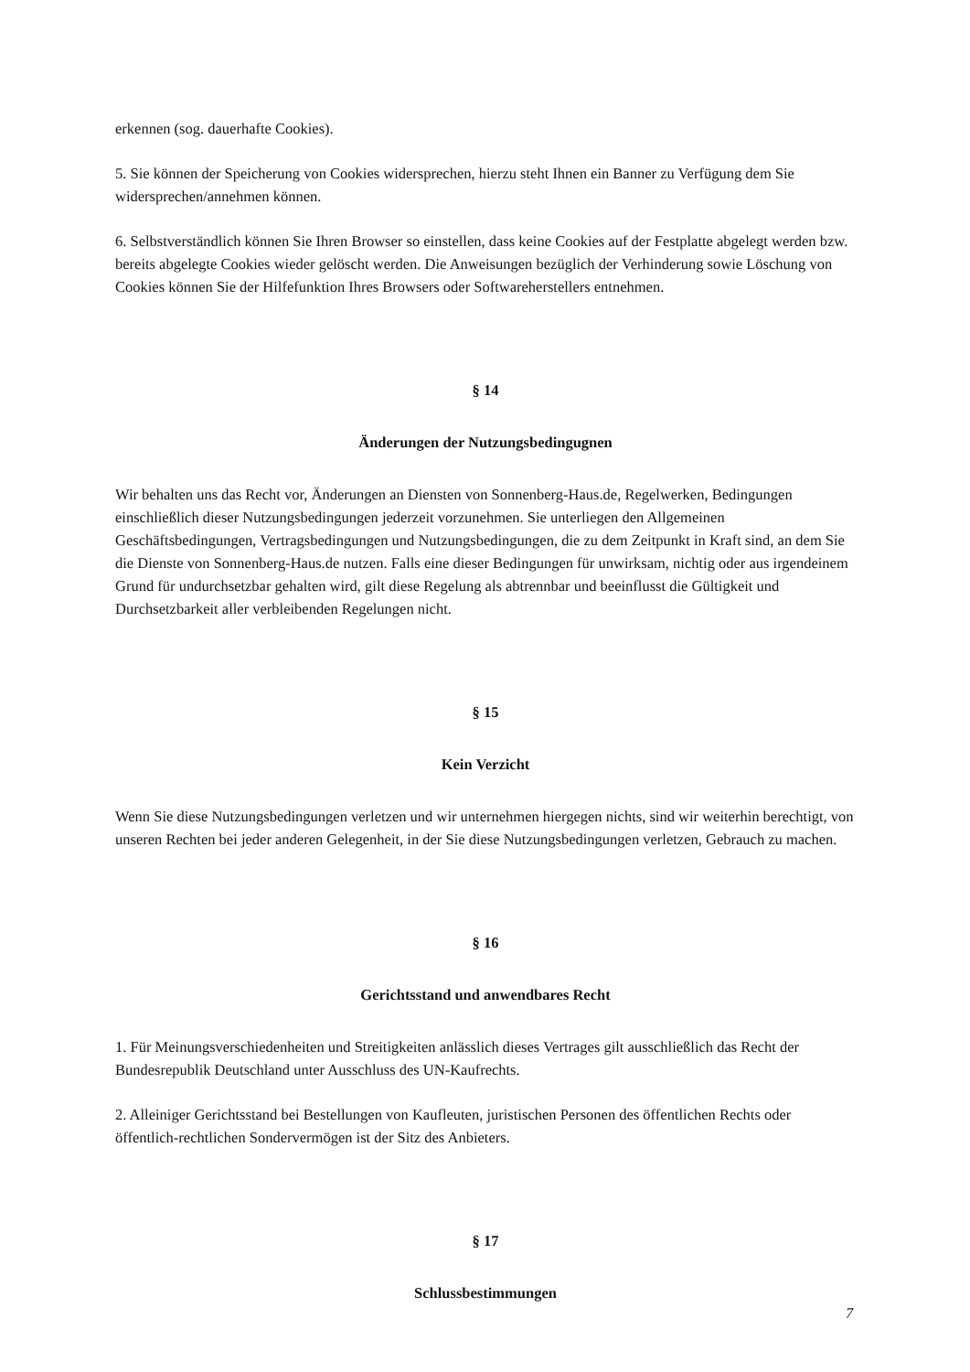erkennen (sog. dauerhafte Cookies).
5. Sie können der Speicherung von Cookies widersprechen, hierzu steht Ihnen ein Banner zu Verfügung dem Sie widersprechen/annehmen können.
6. Selbstverständlich können Sie Ihren Browser so einstellen, dass keine Cookies auf der Festplatte abgelegt werden bzw. bereits abgelegte Cookies wieder gelöscht werden. Die Anweisungen bezüglich der Verhinderung sowie Löschung von Cookies können Sie der Hilfefunktion Ihres Browsers oder Softwareherstellers entnehmen.
§ 14
Änderungen der Nutzungsbedingugnen
Wir behalten uns das Recht vor, Änderungen an Diensten von Sonnenberg-Haus.de, Regelwerken, Bedingungen einschließlich dieser Nutzungsbedingungen jederzeit vorzunehmen. Sie unterliegen den Allgemeinen Geschäftsbedingungen, Vertragsbedingungen und Nutzungsbedingungen, die zu dem Zeitpunkt in Kraft sind, an dem Sie die Dienste von Sonnenberg-Haus.de nutzen. Falls eine dieser Bedingungen für unwirksam, nichtig oder aus irgendeinem Grund für undurchsetzbar gehalten wird, gilt diese Regelung als abtrennbar und beeinflusst die Gültigkeit und Durchsetzbarkeit aller verbleibenden Regelungen nicht.
§ 15
Kein Verzicht
Wenn Sie diese Nutzungsbedingungen verletzen und wir unternehmen hiergegen nichts, sind wir weiterhin berechtigt, von unseren Rechten bei jeder anderen Gelegenheit, in der Sie diese Nutzungsbedingungen verletzen, Gebrauch zu machen.
§ 16
Gerichtsstand und anwendbares Recht
1. Für Meinungsverschiedenheiten und Streitigkeiten anlässlich dieses Vertrages gilt ausschließlich das Recht der Bundesrepublik Deutschland unter Ausschluss des UN-Kaufrechts.
2. Alleiniger Gerichtsstand bei Bestellungen von Kaufleuten, juristischen Personen des öffentlichen Rechts oder öffentlich-rechtlichen Sondervermögen ist der Sitz des Anbieters.
§ 17
Schlussbestimmungen
7